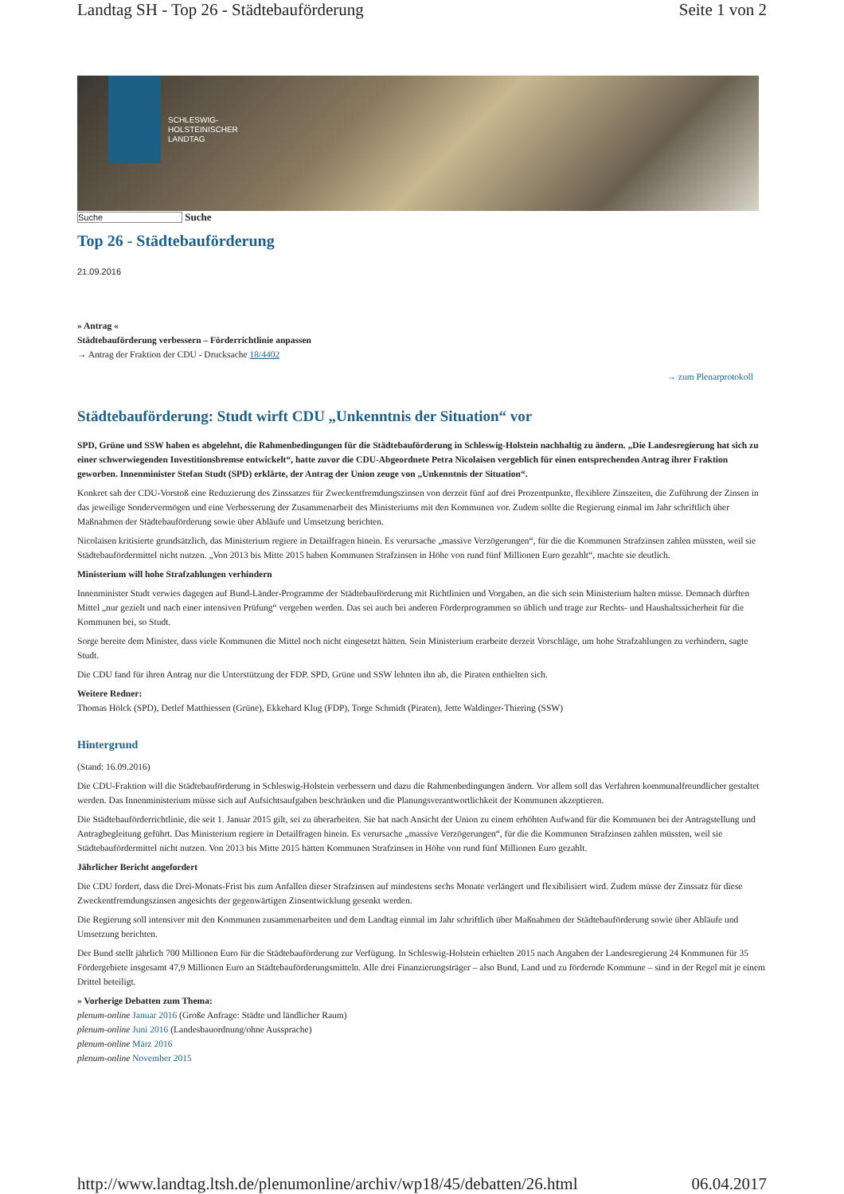Landtag SH - Top 26 - Städtebauförderung Seite 1 von 2
SCHLESWIG-
HOLSTEINISCHER
LANDTAG
Suche Suche
Top 26 - Städtebauförderung
21.09.2016
» Antrag «
Städtebauförderung verbessern – Förderrichtlinie anpassen
→ Antrag der Fraktion der CDU - Drucksache 18/4402
→ zum Plenarprotokoll
Städtebauförderung: Studt wirft CDU „Unkenntnis der Situation“ vor
SPD, Grüne und SSW haben es abgelehnt, die Rahmenbedingungen für die Städtebauförderung in Schleswig-Holstein nachhaltig zu ändern. „Die Landesregierung hat sich zu einer schwerwiegenden Investitionsbremse entwickelt“, hatte zuvor die CDU-Abgeordnete Petra Nicolaisen vergeblich für einen entsprechenden Antrag ihrer Fraktion geworben. Innenminister Stefan Studt (SPD) erklärte, der Antrag der Union zeuge von „Unkenntnis der Situation“.
Konkret sah der CDU-Vorstoß eine Reduzierung des Zinssatzes für Zweckentfremdungszinsen von derzeit fünf auf drei Prozentpunkte, flexiblere Zinszeiten, die Zuführung der Zinsen in das jeweilige Sondervermögen und eine Verbesserung der Zusammenarbeit des Ministeriums mit den Kommunen vor. Zudem sollte die Regierung einmal im Jahr schriftlich über Maßnahmen der Städtebauförderung sowie über Abläufe und Umsetzung berichten.
Nicolaisen kritisierte grundsätzlich, das Ministerium regiere in Detailfragen hinein. Es verursache „massive Verzögerungen“, für die die Kommunen Strafzinsen zahlen müssten, weil sie Städtebaufördermittel nicht nutzen. „Von 2013 bis Mitte 2015 haben Kommunen Strafzinsen in Höhe von rund fünf Millionen Euro gezahlt“, machte sie deutlich.
Ministerium will hohe Strafzahlungen verhindern
Innenminister Studt verwies dagegen auf Bund-Länder-Programme der Städtebauförderung mit Richtlinien und Vorgaben, an die sich sein Ministerium halten müsse. Demnach dürften Mittel „nur gezielt und nach einer intensiven Prüfung“ vergeben werden. Das sei auch bei anderen Förderprogrammen so üblich und trage zur Rechts- und Haushaltssicherheit für die Kommunen bei, so Studt.
Sorge bereite dem Minister, dass viele Kommunen die Mittel noch nicht eingesetzt hätten. Sein Ministerium erarbeite derzeit Vorschläge, um hohe Strafzahlungen zu verhindern, sagte Studt.
Die CDU fand für ihren Antrag nur die Unterstützung der FDP. SPD, Grüne und SSW lehnten ihn ab, die Piraten enthielten sich.
Weitere Redner:
Thomas Hölck (SPD), Detlef Matthiessen (Grüne), Ekkehard Klug (FDP), Torge Schmidt (Piraten), Jette Waldinger-Thiering (SSW)
Hintergrund
(Stand: 16.09.2016)
Die CDU-Fraktion will die Städtebauförderung in Schleswig-Holstein verbessern und dazu die Rahmenbedingungen ändern. Vor allem soll das Verfahren kommunalfreundlicher gestaltet werden. Das Innenministerium müsse sich auf Aufsichtsaufgaben beschränken und die Planungsverantwortlichkeit der Kommunen akzeptieren.
Die Städtebauförderrichtlinie, die seit 1. Januar 2015 gilt, sei zu überarbeiten. Sie hat nach Ansicht der Union zu einem erhöhten Aufwand für die Kommunen bei der Antragstellung und Antragbegleitung geführt. Das Ministerium regiere in Detailfragen hinein. Es verursache „massive Verzögerungen“, für die die Kommunen Strafzinsen zahlen müssten, weil sie Städtebaufördermittel nicht nutzen. Von 2013 bis Mitte 2015 hätten Kommunen Strafzinsen in Höhe von rund fünf Millionen Euro gezahlt.
Jährlicher Bericht angefordert
Die CDU fordert, dass die Drei-Monats-Frist bis zum Anfallen dieser Strafzinsen auf mindestens sechs Monate verlängert und flexibilisiert wird. Zudem müsse der Zinssatz für diese Zweckentfremdungszinsen angesichts der gegenwärtigen Zinsentwicklung gesenkt werden.
Die Regierung soll intensiver mit den Kommunen zusammenarbeiten und dem Landtag einmal im Jahr schriftlich über Maßnahmen der Städtebauförderung sowie über Abläufe und Umsetzung berichten.
Der Bund stellt jährlich 700 Millionen Euro für die Städtebauförderung zur Verfügung. In Schleswig-Holstein erhielten 2015 nach Angaben der Landesregierung 24 Kommunen für 35 Fördergebiete insgesamt 47,9 Millionen Euro an Städtebauförderungsmitteln. Alle drei Finanzierungsträger – also Bund, Land und zu fördernde Kommune – sind in der Regel mit je einem Drittel beteiligt.
» Vorherige Debatten zum Thema:
plenum-online Januar 2016 (Große Anfrage: Städte und ländlicher Raum)
plenum-online Juni 2016 (Landesbauordnung/ohne Aussprache)
plenum-online März 2016
plenum-online November 2015
http://www.landtag.ltsh.de/plenumonline/archiv/wp18/45/debatten/26.html 06.04.2017